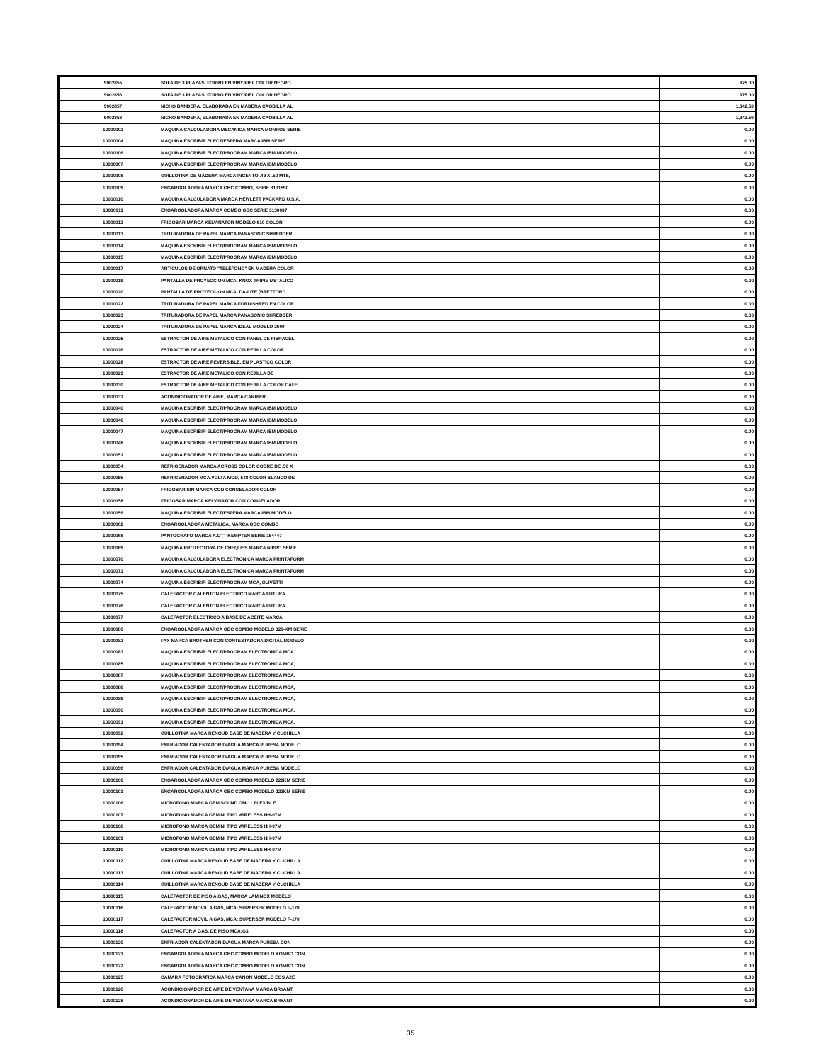| | 9002855 | SOFA DE 3 PLAZAS, FORRO EN VINY/PIEL COLOR NEGRO | 975.00 |
| | 9002856 | SOFA DE 3 PLAZAS, FORRO EN VINY/PIEL COLOR NEGRO | 975.00 |
| | 9002857 | NICHO BANDERA, ELABORADA EN MADERA CAOBILLA AL | 1,342.50 |
| | 9002858 | NICHO BANDERA, ELABORADA EN MADERA CAOBILLA AL | 1,342.50 |
| | 10000002 | MAQUINA CALCULADORA MECANICA MARCA MONROE SERIE | 0.00 |
| | 10000004 | MAQUINA ESCRIBIR ELECT/ESFERA MARCA IBM SERIE | 0.00 |
| | 10000006 | MAQUINA ESCRIBIR ELECT/PROGRAM MARCA IBM MODELO | 0.00 |
| | 10000007 | MAQUINA ESCRIBIR ELECT/PROGRAM MARCA IBM MODELO | 0.00 |
| | 10000008 | GUILLOTINA DE MADERA MARCA INGENTO .49 X .50 MTS, | 0.00 |
| | 10000009 | ENGARGOLADORA MARCA GBC COMBO, SERIE 3131590 | 0.00 |
| | 10000010 | MAQUINA CALCULADORA MARCA HEWLETT PACKARD U.S.A, | 0.00 |
| | 10000011 | ENGARGOLADORA MARCA COMBO GBC SERIE 3130037 | 0.00 |
| | 10000012 | FRIGOBAR MARCA KELVINATOR MODELO 610 COLOR | 0.00 |
| | 10000013 | TRITURADORA DE PAPEL MARCA PANASONIC SHREDDER | 0.00 |
| | 10000014 | MAQUINA ESCRIBIR ELECT/PROGRAM MARCA IBM MODELO | 0.00 |
| | 10000015 | MAQUINA ESCRIBIR ELECT/PROGRAM MARCA IBM MODELO | 0.00 |
| | 10000017 | ARTICULOS DE ORNATO "TELEFONO" EN MADERA COLOR | 0.00 |
| | 10000019 | PANTALLA DE PROYECCION MCA, KNOX TRIPIE METALICO | 0.00 |
| | 10000020 | PANTALLA DE PROYECCION MCA, DA-LITE (BRETFORD | 0.00 |
| | 10000022 | TRITURADORA DE PAPEL MARCA FORDISHRED EN COLOR | 0.00 |
| | 10000023 | TRITURADORA DE PAPEL MARCA PANASONIC SHREDDER | 0.00 |
| | 10000024 | TRITURADORA DE PAPEL MARCA IDEAL MODELO 2600 | 0.00 |
| | 10000025 | ESTRACTOR DE AIRE METALICO CON PANEL DE FIBRACEL | 0.00 |
| | 10000026 | ESTRACTOR DE AIRE METALICO CON REJILLA COLOR | 0.00 |
| | 10000028 | ESTRACTOR DE AIRE REVERSIBLE, EN PLASTICO COLOR | 0.00 |
| | 10000029 | ESTRACTOR DE AIRE METALICO CON REJILLA DE | 0.00 |
| | 10000030 | ESTRACTOR DE AIRE METALICO CON REJILLA COLOR CAFE | 0.00 |
| | 10000031 | ACONDICIONADOR DE AIRE, MARCA CARRIER | 0.00 |
| | 10000040 | MAQUINA ESCRIBIR ELECT/PROGRAM MARCA IBM MODELO | 0.00 |
| | 10000046 | MAQUINA ESCRIBIR ELECT/PROGRAM MARCA IBM MODELO | 0.00 |
| | 10000047 | MAQUINA ESCRIBIR ELECT/PROGRAM MARCA IBM MODELO | 0.00 |
| | 10000048 | MAQUINA ESCRIBIR ELECT/PROGRAM MARCA IBM MODELO | 0.00 |
| | 10000051 | MAQUINA ESCRIBIR ELECT/PROGRAM MARCA IBM MODELO | 0.00 |
| | 10000054 | REFRIGERADOR MARCA ACROSS COLOR COBRE DE .50 X | 0.00 |
| | 10000056 | REFRIGERADOR MCA.VOLTA MOD, 548 COLOR BLANCO DE | 0.00 |
| | 10000057 | FRIGOBAR SIN MARCA CON CONGELADOR COLOR | 0.00 |
| | 10000058 | FRIGOBAR MARCA KELVINATOR CON CONGELADOR | 0.00 |
| | 10000059 | MAQUINA ESCRIBIR ELECT/ESFERA MARCA IBM MODELO | 0.00 |
| | 10000062 | ENGARGOLADORA METALICA, MARCA GBC COMBO | 0.00 |
| | 10000068 | PANTOGRAFO MARCA A.OTT KEMPTEN SERIE 154447 | 0.00 |
| | 10000069 | MAQUINA PROTECTORA DE CHEQUES MARCA NIPPO SERIE | 0.00 |
| | 10000070 | MAQUINA CALCULADORA ELECTRONICA MARCA PRINTAFORM | 0.00 |
| | 10000071 | MAQUINA CALCULADORA ELECTRONICA MARCA PRINTAFORM | 0.00 |
| | 10000074 | MAQUINA ESCRIBIR ELECT/PROGRAM MCA, OLIVETTI | 0.00 |
| | 10000075 | CALEFACTOR CALENTON ELECTRICO MARCA FUTURA | 0.00 |
| | 10000076 | CALEFACTOR CALENTON ELECTRICO MARCA FUTURA | 0.00 |
| | 10000077 | CALEFACTOR ELECTRICO A BASE DE ACEITE MARCA | 0.00 |
| | 10000080 | ENGARGOLADORA MARCA GBC COMBO MODELO 320-KM SERIE | 0.00 |
| | 10000082 | FAX MARCA BROTHER CON CONTESTADORA DIGITAL MODELO | 0.00 |
| | 10000083 | MAQUINA ESCRIBIR ELECT/PROGRAM ELECTRONICA MCA. | 0.00 |
| | 10000085 | MAQUINA ESCRIBIR ELECT/PROGRAM ELECTRONICA MCA, | 0.00 |
| | 10000087 | MAQUINA ESCRIBIR ELECT/PROGRAM ELECTRONICA MCA, | 0.00 |
| | 10000088 | MAQUINA ESCRIBIR ELECT/PROGRAM ELECTRONICA MCA, | 0.00 |
| | 10000089 | MAQUINA ESCRIBIR ELECT/PROGRAM ELECTRONICA MCA, | 0.00 |
| | 10000090 | MAQUINA ESCRIBIR ELECT/PROGRAM ELECTRONICA MCA, | 0.00 |
| | 10000091 | MAQUINA ESCRIBIR ELECT/PROGRAM ELECTRONICA MCA, | 0.00 |
| | 10000092 | GUILLOTINA MARCA RENOUD BASE DE MADERA Y CUCHILLA | 0.00 |
| | 10000094 | ENFRIADOR CALENTADOR D/AGUA MARCA PURESA MODELO | 0.00 |
| | 10000095 | ENFRIADOR CALENTADOR D/AGUA MARCA PURESA MODELO | 0.00 |
| | 10000096 | ENFRIADOR CALENTADOR D/AGUA MARCA PURESA MODELO | 0.00 |
| | 10000100 | ENGARGOLADORA MARCA GBC COMBO MODELO 222KM SERIE | 0.00 |
| | 10000101 | ENGARGOLADORA MARCA GBC COMBO MODELO 222KM SERIE | 0.00 |
| | 10000106 | MICROFONO MARCA GEM SOUND GM-11 FLEXIBLE | 0.00 |
| | 10000107 | MICROFONO MARCA GEMINI TIPO WIRELESS HH-07M | 0.00 |
| | 10000108 | MICROFONO MARCA GEMINI TIPO WIRELESS HH-07M | 0.00 |
| | 10000109 | MICROFONO MARCA GEMINI TIPO WIRELESS HH-07M | 0.00 |
| | 10000110 | MICROFONO MARCA GEMINI TIPO WIRELESS HH-07M | 0.00 |
| | 10000112 | GUILLOTINA MARCA RENOUD BASE DE MADERA Y CUCHILLA | 0.00 |
| | 10000113 | GUILLOTINA MARCA RENOUD BASE DE MADERA Y CUCHILLA | 0.00 |
| | 10000114 | GUILLOTINA MARCA RENOUD BASE DE MADERA Y CUCHILLA | 0.00 |
| | 10000115 | CALEFACTOR DE PISO A GAS, MARCA LAMINOX MODELO | 0.00 |
| | 10000116 | CALEFACTOR MOVIL A GAS, MCA: SUPERSER MODELO F-170 | 0.00 |
| | 10000117 | CALEFACTOR MOVIL A GAS, MCA: SUPERSER MODELO F-170 | 0.00 |
| | 10000118 | CALEFACTOR A GAS, DE PISO MCA:G3 | 0.00 |
| | 10000120 | ENFRIADOR CALENTADOR D/AGUA MARCA PURESA CON | 0.00 |
| | 10000121 | ENGARGOLADORA MARCA GBC COMBO MODELO KOMBO CON | 0.00 |
| | 10000122 | ENGARGOLADORA MARCA GBC COMBO MODELO KOMBO CON | 0.00 |
| | 10000125 | CAMARA FOTOGRAFICA MARCA CANON MODELO EOS A2E | 0.00 |
| | 10000126 | ACONDICIONADOR DE AIRE DE VENTANA MARCA BRYANT | 0.00 |
| | 10000128 | ACONDICIONADOR DE AIRE DE VENTANA MARCA BRYANT | 0.00 |
35